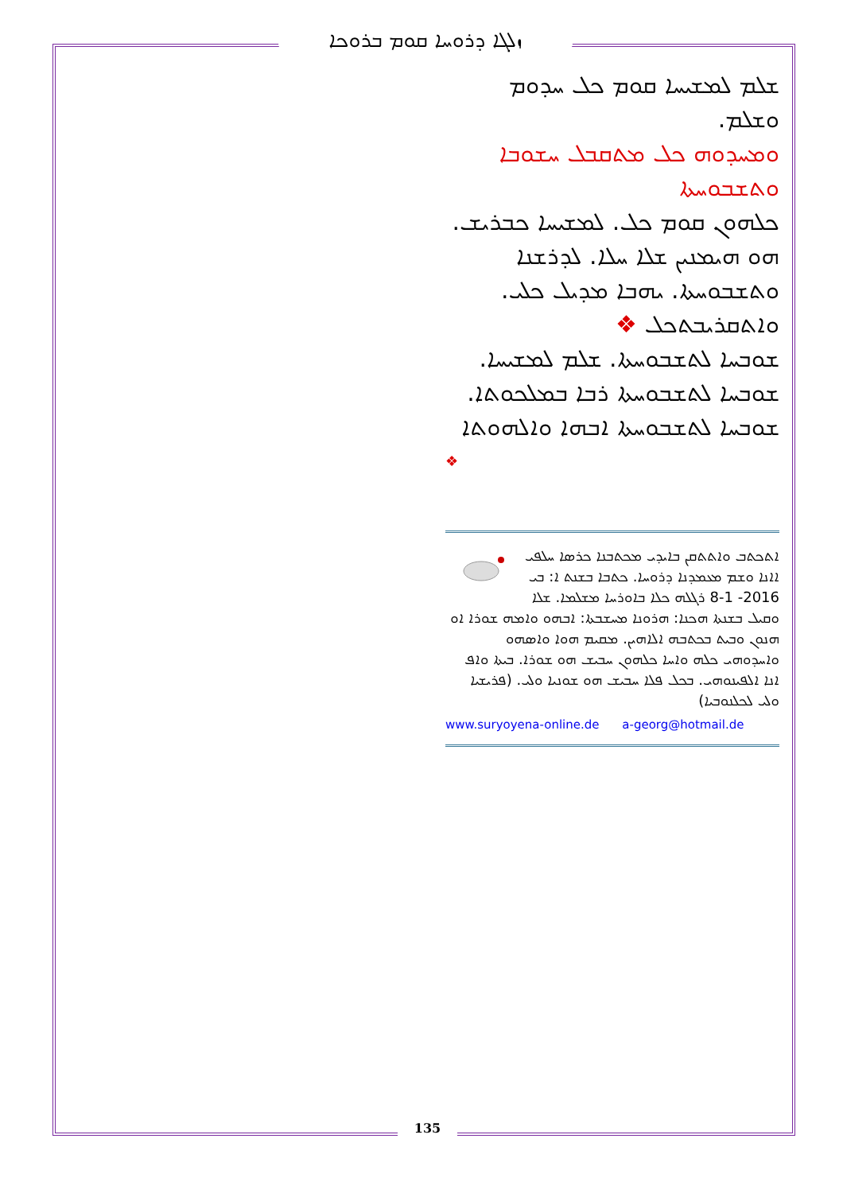ܙܠܓܐ ܕܪܘܚܐ ܩܘܡ ܒܪܘܟܐ
ܫܠܡ ܠܡܫܝܚܐ ܩܘܡ ܟܠ ܚܕܘܡ ܘܫܠܡ.
ܘܡܚܕܘܗ ܟܠ ܡܬܩܒܠ ܚܫܘܒܐ ܘܬܫܒܘܚܬܐ
ܟܠܗܘܢ ܩܘܡ ܟܠ. ܠܡܫܝܚܐ ܟܒܪܝܫ.
ܗܘ ܗܝܡܢܝܢ ܫܠܐ ܚܠܐ. ܠܕܪܫܢܐ
ܘܬܫܒܘܚܬܐ. ܝܗܒܐ ܡܕܝܠ ܟܠܝ.
ܘܐܬܩܪܝܒܬܟܠ ❖
ܫܘܒܚܐ ܠܬܫܒܘܚܬܐ. ܫܠܡ ܠܡܫܝܚܐ.
ܫܘܒܚܐ ܠܬܫܒܘܚܬܐ ܪܒܐ ܒܡܠܟܘܬܐ.
ܫܘܒܚܐ ܠܬܫܒܘܚܬܐ ܐܒܗܐ ܘܐܠܗܘܬܐ
❖
ܐܬܟܬܒ ܘܐܬܬܩܢ ܒܐܝܕܝ ܡܟܬܒܢܐ ܟܪܣܐ ܚܠܦܝ ܐܐܢܐ ܘܫܡ ܡܥܡܕܢܐ ܕܪܘܚܐ. ܟܬܒܐ ܒܫܢܬ ܐ: ܒܝ 2016- 1-8 ܪܓܠܗ ܟܠܐ ܒܐܘܪܚܐ ܡܫܠܡܐ. ܫܠܐ ܘܩܝܠ ܒܫܢܬܐ ܗܟܢܐ: ܗܪܘܢܐ ܡܚܫܒܬܐ: ܐܒܗܘ ܘܐܡܗ ܫܘܪܐ ܐܘ ܗܢܘܢ ܘܒܝܬ ܒܟܬܒܗ ܐܠܐܗܝܢ. ܡܩܝܡ ܗܘܐ ܘܐܣܗܘ ܘܐܚܕܘܗܝ ܟܠܗ ܘܐܚܐ ܟܠܗܘܢ ܚܒܝܫ ܗܘ ܫܘܪܐ. ܒܝܬܐ ܘܐܦ ܐܢܐ ܐܠܦܝܢܘܗܝ. ܒܟܠ ܦܠܐ ܚܒܝܫ ܗܘ ܫܘܢܝܐ ܘܠܝ. (ܦܪܝܫܝܐ ܘܠܝ ܠܟܠܢܘܒܝܐ)
www.suryoyena-online.de a-georg@hotmail.de
135